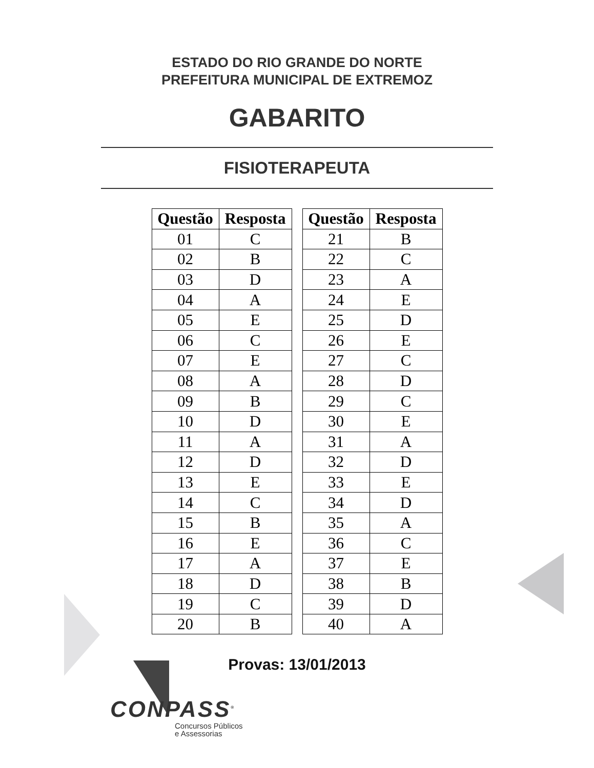ESTADO DO RIO GRANDE DO NORTE
PREFEITURA MUNICIPAL DE EXTREMOZ
GABARITO
FISIOTERAPEUTA
| Questão | Resposta |
| --- | --- |
| 01 | C |
| 02 | B |
| 03 | D |
| 04 | A |
| 05 | E |
| 06 | C |
| 07 | E |
| 08 | A |
| 09 | B |
| 10 | D |
| 11 | A |
| 12 | D |
| 13 | E |
| 14 | C |
| 15 | B |
| 16 | E |
| 17 | A |
| 18 | D |
| 19 | C |
| 20 | B |
| Questão | Resposta |
| --- | --- |
| 21 | B |
| 22 | C |
| 23 | A |
| 24 | E |
| 25 | D |
| 26 | E |
| 27 | C |
| 28 | D |
| 29 | C |
| 30 | E |
| 31 | A |
| 32 | D |
| 33 | E |
| 34 | D |
| 35 | A |
| 36 | C |
| 37 | E |
| 38 | B |
| 39 | D |
| 40 | A |
Provas: 13/01/2013
CONPASS<sup>®</sup>
Concursos Públicos
e Assessorias